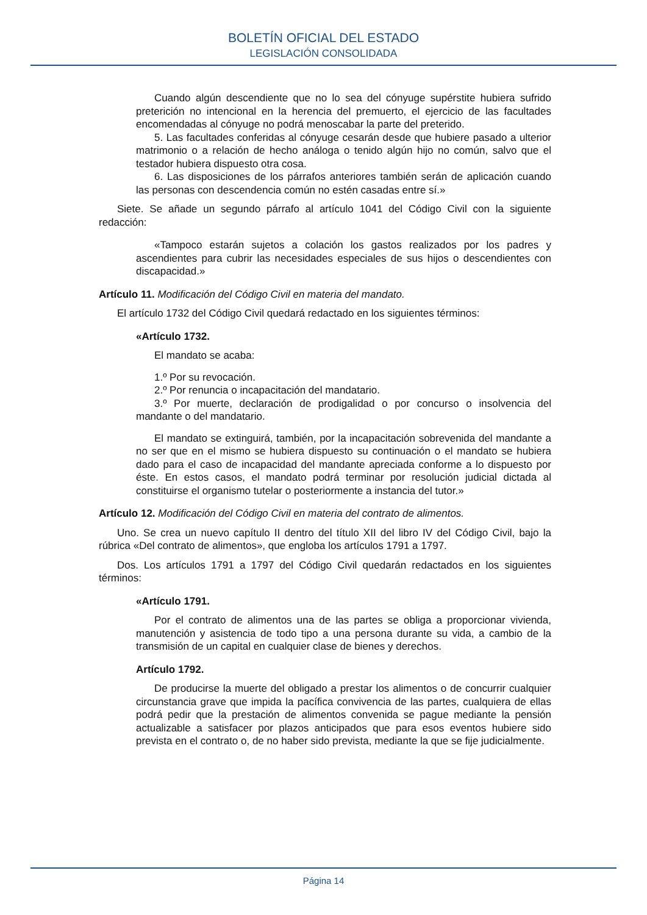BOLETÍN OFICIAL DEL ESTADO
LEGISLACIÓN CONSOLIDADA
Cuando algún descendiente que no lo sea del cónyuge supérstite hubiera sufrido preterición no intencional en la herencia del premuerto, el ejercicio de las facultades encomendadas al cónyuge no podrá menoscabar la parte del preterido.
5. Las facultades conferidas al cónyuge cesarán desde que hubiere pasado a ulterior matrimonio o a relación de hecho análoga o tenido algún hijo no común, salvo que el testador hubiera dispuesto otra cosa.
6. Las disposiciones de los párrafos anteriores también serán de aplicación cuando las personas con descendencia común no estén casadas entre sí.»
Siete. Se añade un segundo párrafo al artículo 1041 del Código Civil con la siguiente redacción:
«Tampoco estarán sujetos a colación los gastos realizados por los padres y ascendientes para cubrir las necesidades especiales de sus hijos o descendientes con discapacidad.»
Artículo 11. Modificación del Código Civil en materia del mandato.
El artículo 1732 del Código Civil quedará redactado en los siguientes términos:
«Artículo 1732.
El mandato se acaba:
1.º Por su revocación.
2.º Por renuncia o incapacitación del mandatario.
3.º Por muerte, declaración de prodigalidad o por concurso o insolvencia del mandante o del mandatario.
El mandato se extinguirá, también, por la incapacitación sobrevenida del mandante a no ser que en el mismo se hubiera dispuesto su continuación o el mandato se hubiera dado para el caso de incapacidad del mandante apreciada conforme a lo dispuesto por éste. En estos casos, el mandato podrá terminar por resolución judicial dictada al constituirse el organismo tutelar o posteriormente a instancia del tutor.»
Artículo 12. Modificación del Código Civil en materia del contrato de alimentos.
Uno. Se crea un nuevo capítulo II dentro del título XII del libro IV del Código Civil, bajo la rúbrica «Del contrato de alimentos», que engloba los artículos 1791 a 1797.
Dos. Los artículos 1791 a 1797 del Código Civil quedarán redactados en los siguientes términos:
«Artículo 1791.
Por el contrato de alimentos una de las partes se obliga a proporcionar vivienda, manutención y asistencia de todo tipo a una persona durante su vida, a cambio de la transmisión de un capital en cualquier clase de bienes y derechos.
Artículo 1792.
De producirse la muerte del obligado a prestar los alimentos o de concurrir cualquier circunstancia grave que impida la pacífica convivencia de las partes, cualquiera de ellas podrá pedir que la prestación de alimentos convenida se pague mediante la pensión actualizable a satisfacer por plazos anticipados que para esos eventos hubiere sido prevista en el contrato o, de no haber sido prevista, mediante la que se fije judicialmente.
Página 14